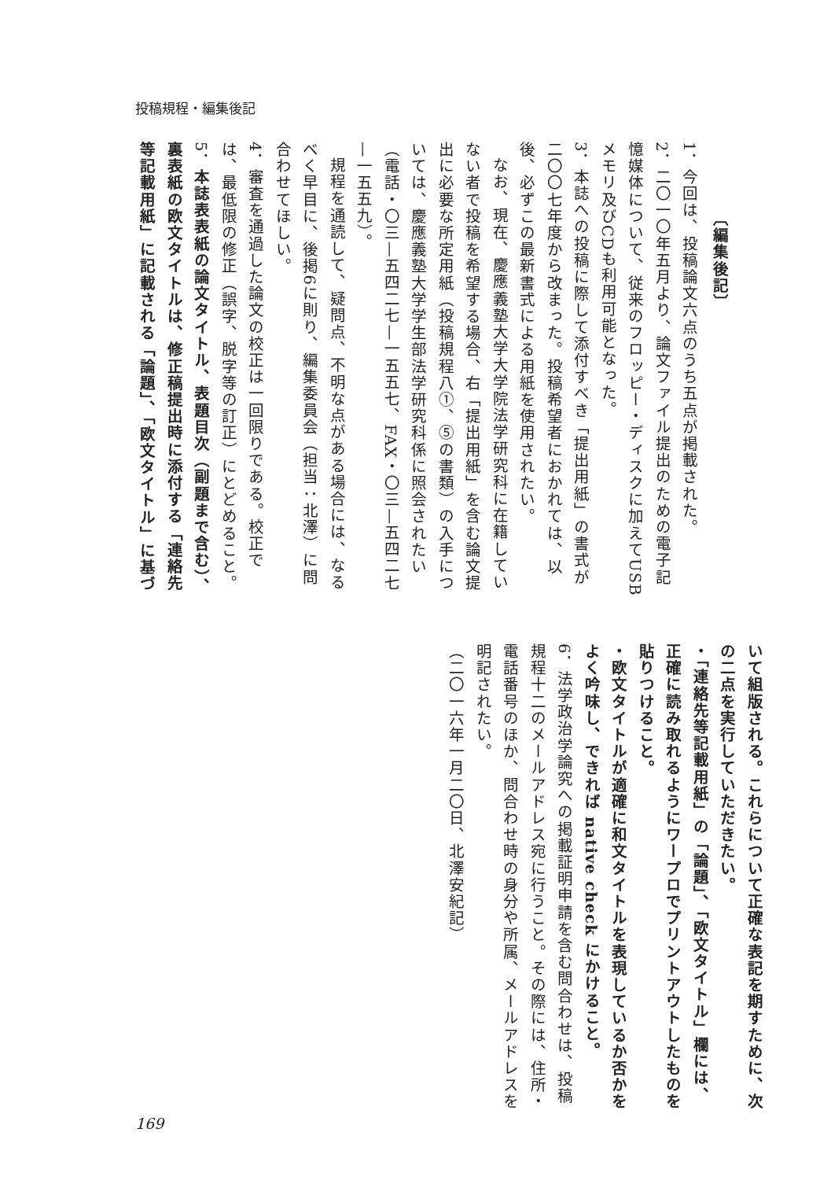投稿規程・編集後記
〔編集後記〕
1．今回は、投稿論文六点のうち五点が掲載された。
2．二〇一〇年五月より、論文ファイル提出のための電子記憶媒体について、従来のフロッピー・ディスクに加えてUSBメモリ及びCDも利用可能となった。
3．本誌への投稿に際して添付すべき「提出用紙」の書式が二〇〇七年度から改まった。投稿希望者におかれては、以後、必ずこの最新書式による用紙を使用されたい。
なお、現在、慶應義塾大学大学院法学研究科に在籍していない者で投稿を希望する場合、右「提出用紙」を含む論文提出に必要な所定用紙（投稿規程八①、⑤の書類）の入手については、慶應義塾大学学生部法学研究科係に照会されたい（電話・〇三—五四二七—一五五七、FAX・〇三—五四二七—一五五九）。
規程を通読して、疑問点、不明な点がある場合には、なるべく早目に、後掲6に則り、編集委員会（担当：北澤）に問合わせてほしい。
4．審査を通過した論文の校正は一回限りである。校正では、最低限の修正（誤字、脱字等の訂正）にとどめること。
5．本誌表表紙の論文タイトル、表題目次（副題まで含む）、裏表紙の欧文タイトルは、修正稿提出時に添付する「連絡先等記載用紙」に記載される「論題」、「欧文タイトル」に基づ
いて組版される。これらについて正確な表記を期すために、次の二点を実行していただきたい。
・「連絡先等記載用紙」の「論題」、「欧文タイトル」欄には、正確に読み取れるようにワープロでプリントアウトしたものを貼りつけること。
・欧文タイトルが適確に和文タイトルを表現しているか否かをよく吟味し、できれば native check にかけること。
6．法学政治学論究への掲載証明申請を含む問合わせは、投稿規程十二のメールアドレス宛に行うこと。その際には、住所・電話番号のほか、問合わせ時の身分や所属、メールアドレスを明記されたい。
（二〇一六年一月二〇日、北澤安紀記）
169